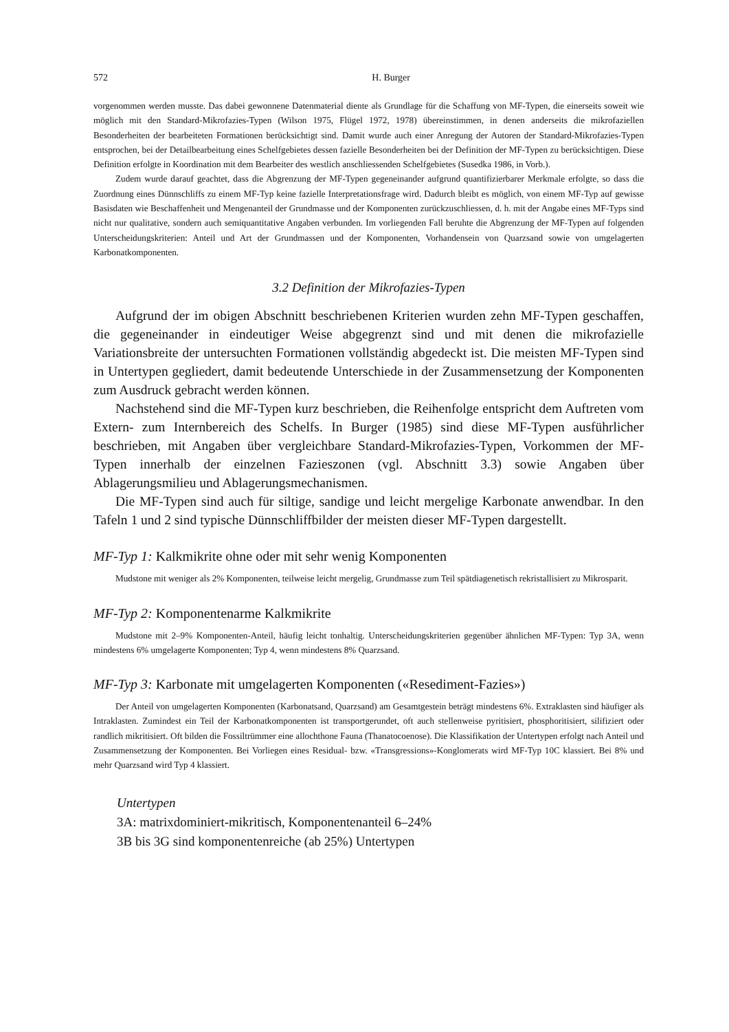572 H. Burger
vorgenommen werden musste. Das dabei gewonnene Datenmaterial diente als Grundlage für die Schaffung von MF-Typen, die einerseits soweit wie möglich mit den Standard-Mikrofazies-Typen (Wilson 1975, Flügel 1972, 1978) übereinstimmen, in denen anderseits die mikrofaziellen Besonderheiten der bearbeiteten Formationen berücksichtigt sind. Damit wurde auch einer Anregung der Autoren der Standard-Mikrofazies-Typen entsprochen, bei der Detailbearbeitung eines Schelfgebietes dessen fazielle Besonderheiten bei der Definition der MF-Typen zu berücksichtigen. Diese Definition erfolgte in Koordination mit dem Bearbeiter des westlich anschliessenden Schelfgebietes (Susedka 1986, in Vorb.).
Zudem wurde darauf geachtet, dass die Abgrenzung der MF-Typen gegeneinander aufgrund quantifizierbarer Merkmale erfolgte, so dass die Zuordnung eines Dünnschliffs zu einem MF-Typ keine fazielle Interpretationsfrage wird. Dadurch bleibt es möglich, von einem MF-Typ auf gewisse Basisdaten wie Beschaffenheit und Mengenanteil der Grundmasse und der Komponenten zurückzuschliessen, d. h. mit der Angabe eines MF-Typs sind nicht nur qualitative, sondern auch semiquantitative Angaben verbunden. Im vorliegenden Fall beruhte die Abgrenzung der MF-Typen auf folgenden Unterscheidungskriterien: Anteil und Art der Grundmassen und der Komponenten, Vorhandensein von Quarzsand sowie von umgelagerten Karbonatkomponenten.
3.2 Definition der Mikrofazies-Typen
Aufgrund der im obigen Abschnitt beschriebenen Kriterien wurden zehn MF-Typen geschaffen, die gegeneinander in eindeutiger Weise abgegrenzt sind und mit denen die mikrofazielle Variationsbreite der untersuchten Formationen vollständig abgedeckt ist. Die meisten MF-Typen sind in Untertypen gegliedert, damit bedeutende Unterschiede in der Zusammensetzung der Komponenten zum Ausdruck gebracht werden können.
Nachstehend sind die MF-Typen kurz beschrieben, die Reihenfolge entspricht dem Auftreten vom Extern- zum Internbereich des Schelfs. In Burger (1985) sind diese MF-Typen ausführlicher beschrieben, mit Angaben über vergleichbare Standard-Mikrofazies-Typen, Vorkommen der MF-Typen innerhalb der einzelnen Fazieszonen (vgl. Abschnitt 3.3) sowie Angaben über Ablagerungsmilieu und Ablagerungsmechanismen.
Die MF-Typen sind auch für siltige, sandige und leicht mergelige Karbonate anwendbar. In den Tafeln 1 und 2 sind typische Dünnschliffbilder der meisten dieser MF-Typen dargestellt.
MF-Typ 1: Kalkmikrite ohne oder mit sehr wenig Komponenten
Mudstone mit weniger als 2% Komponenten, teilweise leicht mergelig, Grundmasse zum Teil spätdiagenetisch rekristallisiert zu Mikrosparit.
MF-Typ 2: Komponentenarme Kalkmikrite
Mudstone mit 2–9% Komponenten-Anteil, häufig leicht tonhaltig. Unterscheidungskriterien gegenüber ähnlichen MF-Typen: Typ 3A, wenn mindestens 6% umgelagerte Komponenten; Typ 4, wenn mindestens 8% Quarzsand.
MF-Typ 3: Karbonate mit umgelagerten Komponenten («Resediment-Fazies»)
Der Anteil von umgelagerten Komponenten (Karbonatsand, Quarzsand) am Gesamtgestein beträgt mindestens 6%. Extraklasten sind häufiger als Intraklasten. Zumindest ein Teil der Karbonatkomponenten ist transportgerundet, oft auch stellenweise pyritisiert, phosphoritisiert, silifiziert oder randlich mikritisiert. Oft bilden die Fossiltrümmer eine allochthone Fauna (Thanatocoenose). Die Klassifikation der Untertypen erfolgt nach Anteil und Zusammensetzung der Komponenten. Bei Vorliegen eines Residual- bzw. «Transgressions»-Konglomerats wird MF-Typ 10C klassiert. Bei 8% und mehr Quarzsand wird Typ 4 klassiert.
Untertypen
3A: matrixdominiert-mikritisch, Komponentenanteil 6–24%
3B bis 3G sind komponentenreiche (ab 25%) Untertypen